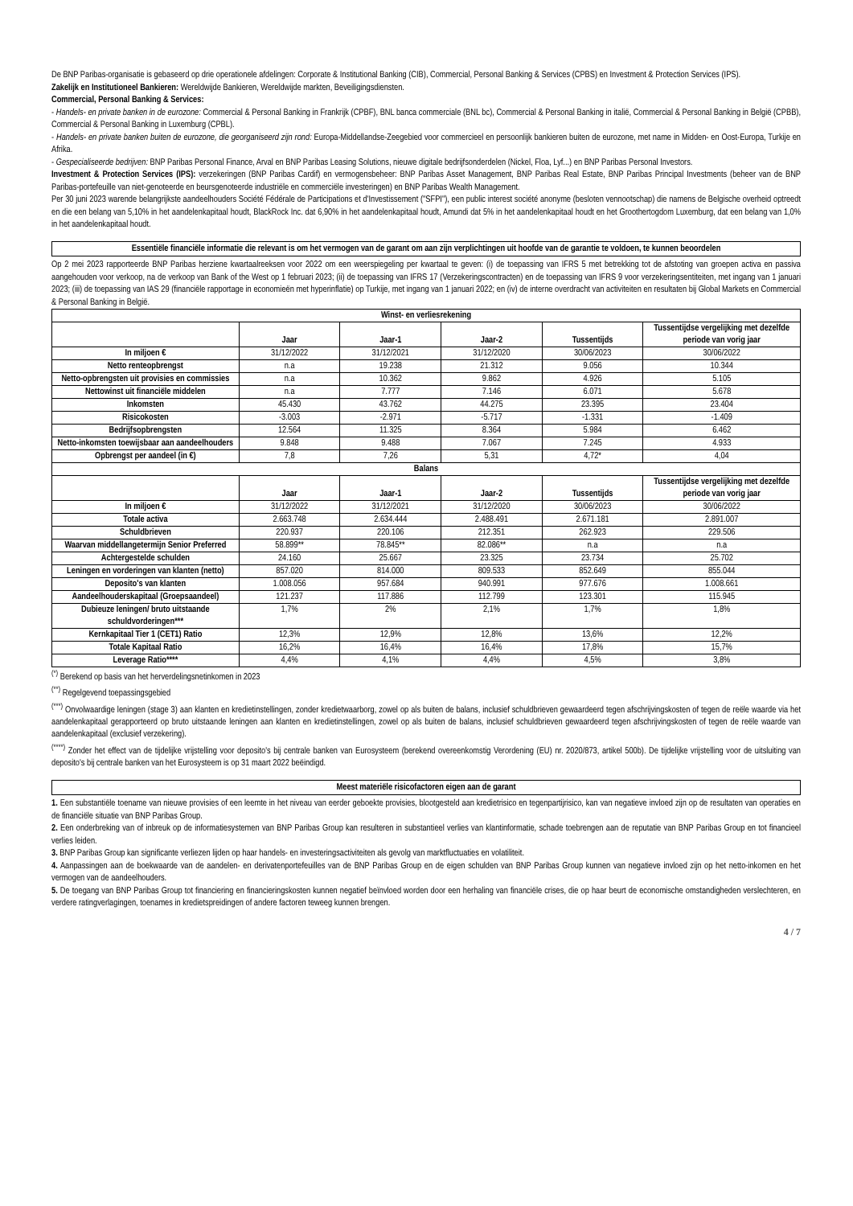De BNP Paribas-organisatie is gebaseerd op drie operationele afdelingen: Corporate & Institutional Banking (CIB), Commercial, Personal Banking & Services (CPBS) en Investment & Protection Services (IPS).
Zakelijk en Institutioneel Bankieren: Wereldwijde Bankieren, Wereldwijde markten, Beveiligingsdiensten.
Commercial, Personal Banking & Services:
- Handels- en private banken in de eurozone: Commercial & Personal Banking in Frankrijk (CPBF), BNL banca commerciale (BNL bc), Commercial & Personal Banking in italië, Commercial & Personal Banking in België (CPBB), Commercial & Personal Banking in Luxemburg (CPBL).
- Handels- en private banken buiten de eurozone, die georganiseerd zijn rond: Europa-Middellandse-Zeegebied voor commercieel en persoonlijk bankieren buiten de eurozone, met name in Midden- en Oost-Europa, Turkije en Afrika.
- Gespecialiseerde bedrijven: BNP Paribas Personal Finance, Arval en BNP Paribas Leasing Solutions, nieuwe digitale bedrijfsonderdelen (Nickel, Floa, Lyf...) en BNP Paribas Personal Investors.
Investment & Protection Services (IPS): verzekeringen (BNP Paribas Cardif) en vermogensbeheer: BNP Paribas Asset Management, BNP Paribas Real Estate, BNP Paribas Principal Investments (beheer van de BNP Paribas-portefeuille van niet-genoteerde en beursgenoteerde industriële en commerciële investeringen) en BNP Paribas Wealth Management.
Per 30 juni 2023 warende belangrijkste aandeelhouders Société Fédérale de Participations et d'Investissement ("SFPI"), een public interest société anonyme (besloten vennootschap) die namens de Belgische overheid optreedt en die een belang van 5,10% in het aandelenkapitaal houdt, BlackRock Inc. dat 6,90% in het aandelenkapitaal houdt, Amundi dat 5% in het aandelenkapitaal houdt en het Groothertogdom Luxemburg, dat een belang van 1,0% in het aandelenkapitaal houdt.
Essentiële financiële informatie die relevant is om het vermogen van de garant om aan zijn verplichtingen uit hoofde van de garantie te voldoen, te kunnen beoordelen
Op 2 mei 2023 rapporteerde BNP Paribas herziene kwartaalreeksen voor 2022 om een weerspiegeling per kwartaal te geven: (i) de toepassing van IFRS 5 met betrekking tot de afstoting van groepen activa en passiva aangehouden voor verkoop, na de verkoop van Bank of the West op 1 februari 2023; (ii) de toepassing van IFRS 17 (Verzekeringscontracten) en de toepassing van IFRS 9 voor verzekeringsentiteiten, met ingang van 1 januari 2023; (iii) de toepassing van IAS 29 (financiële rapportage in economieën met hyperinflatie) op Turkije, met ingang van 1 januari 2022; en (iv) de interne overdracht van activiteiten en resultaten bij Global Markets en Commercial & Personal Banking in België.
| Winst- en verliesrekening | | | | | |
| --- | --- | --- | --- | --- | --- |
| | Jaar | Jaar-1 | Jaar-2 | Tussentijds | Tussentijdse vergelijking met dezelfde periode van vorig jaar |
| In miljoen € | 31/12/2022 | 31/12/2021 | 31/12/2020 | 30/06/2023 | 30/06/2022 |
| Netto renteopbrengst | n.a | 19.238 | 21.312 | 9.056 | 10.344 |
| Netto-opbrengsten uit provisies en commissies | n.a | 10.362 | 9.862 | 4.926 | 5.105 |
| Nettowinst uit financiële middelen | n.a | 7.777 | 7.146 | 6.071 | 5.678 |
| Inkomsten | 45.430 | 43.762 | 44.275 | 23.395 | 23.404 |
| Risicokosten | -3.003 | -2.971 | -5.717 | -1.331 | -1.409 |
| Bedrijfsopbrengsten | 12.564 | 11.325 | 8.364 | 5.984 | 6.462 |
| Netto-inkomsten toewijsbaar aan aandeelhouders | 9.848 | 9.488 | 7.067 | 7.245 | 4.933 |
| Opbrengst per aandeel (in €) | 7,8 | 7,26 | 5,31 | 4,72* | 4,04 |
| Balans | | | | | |
| | Jaar | Jaar-1 | Jaar-2 | Tussentijds | Tussentijdse vergelijking met dezelfde periode van vorig jaar |
| In miljoen € | 31/12/2022 | 31/12/2021 | 31/12/2020 | 30/06/2023 | 30/06/2022 |
| Totale activa | 2.663.748 | 2.634.444 | 2.488.491 | 2.671.181 | 2.891.007 |
| Schuldbrieven | 220.937 | 220.106 | 212.351 | 262.923 | 229.506 |
| Waarvan middellangetermijn Senior Preferred | 58.899** | 78.845** | 82.086** | n.a | n.a |
| Achtergestelde schulden | 24.160 | 25.667 | 23.325 | 23.734 | 25.702 |
| Leningen en vorderingen van klanten (netto) | 857.020 | 814.000 | 809.533 | 852.649 | 855.044 |
| Deposito's van klanten | 1.008.056 | 957.684 | 940.991 | 977.676 | 1.008.661 |
| Aandeelhouderskapitaal (Groepsaandeel) | 121.237 | 117.886 | 112.799 | 123.301 | 115.945 |
| Dubieuze leningen/ bruto uitstaande schuldvorderingen*** | 1,7% | 2% | 2,1% | 1,7% | 1,8% |
| Kernkapitaal Tier 1 (CET1) Ratio | 12,3% | 12,9% | 12,8% | 13,6% | 12,2% |
| Totale Kapitaal Ratio | 16,2% | 16,4% | 16,4% | 17,8% | 15,7% |
| Leverage Ratio**** | 4,4% | 4,1% | 4,4% | 4,5% | 3,8% |
<sup>(*)</sup> Berekend op basis van het herverdelingsnetinkomen in 2023
<sup>(**)</sup> Regelgevend toepassingsgebied
<sup>(***)</sup> Onvolwaardige leningen (stage 3) aan klanten en kredietinstellingen, zonder kredietwaarborg, zowel op als buiten de balans, inclusief schuldbrieven gewaardeerd tegen afschrijvingskosten of tegen de reële waarde via het aandelenkapitaal gerapporteerd op bruto uitstaande leningen aan klanten en kredietinstellingen, zowel op als buiten de balans, inclusief schuldbrieven gewaardeerd tegen afschrijvingskosten of tegen de reële waarde van aandelenkapitaal (exclusief verzekering).
<sup>(****)</sup> Zonder het effect van de tijdelijke vrijstelling voor deposito's bij centrale banken van Eurosysteem (berekend overeenkomstig Verordening (EU) nr. 2020/873, artikel 500b). De tijdelijke vrijstelling voor de uitsluiting van deposito's bij centrale banken van het Eurosysteem is op 31 maart 2022 beëindigd.
Meest materiële risicofactoren eigen aan de garant
1. Een substantiële toename van nieuwe provisies of een leemte in het niveau van eerder geboekte provisies, blootgesteld aan kredietrisico en tegenpartijrisico, kan van negatieve invloed zijn op de resultaten van operaties en de financiële situatie van BNP Paribas Group.
2. Een onderbreking van of inbreuk op de informatiesystemen van BNP Paribas Group kan resulteren in substantieel verlies van klantinformatie, schade toebrengen aan de reputatie van BNP Paribas Group en tot financieel verlies leiden.
3. BNP Paribas Group kan significante verliezen lijden op haar handels- en investeringsactiviteiten als gevolg van marktfluctuaties en volatiliteit.
4. Aanpassingen aan de boekwaarde van de aandelen- en derivatenportefeuilles van de BNP Paribas Group en de eigen schulden van BNP Paribas Group kunnen van negatieve invloed zijn op het netto-inkomen en het vermogen van de aandeelhouders.
5. De toegang van BNP Paribas Group tot financiering en financieringskosten kunnen negatief beïnvloed worden door een herhaling van financiële crises, die op haar beurt de economische omstandigheden verslechteren, en verdere ratingverlagingen, toenames in kredietspreidingen of andere factoren teweeg kunnen brengen.
4 / 7